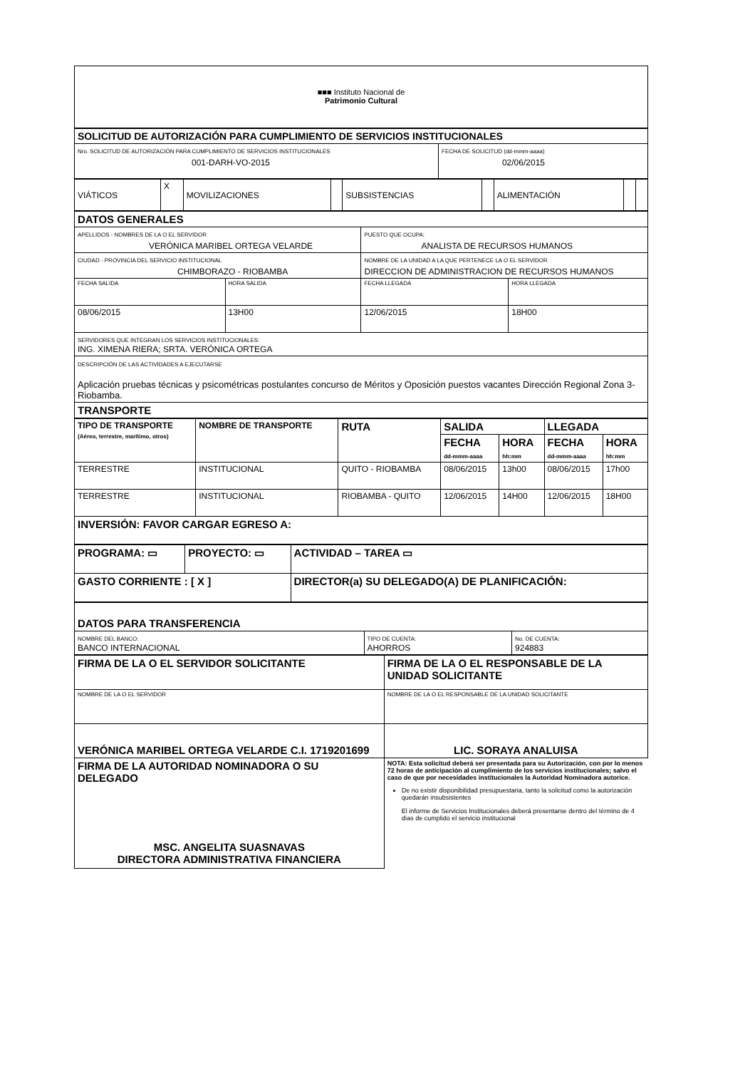■■■ Instituto Nacional de
Patrimonio Cultural
| SOLICITUD DE AUTORIZACIÓN PARA CUMPLIMIENTO DE SERVICIOS INSTITUCIONALES | |
| Nro. SOLICITUD DE AUTORIZACIÓN PARA CUMPLIMIENTO DE SERVICIOS INSTITUCIONALES 001-DARH-VO-2015 | FECHA DE SOLICITUD (dd-mmm-aaaa) 02/06/2015 |
| VIÁTICOS | X | MOVILIZACIONES | | SUBSISTENCIAS | | ALIMENTACIÓN | | |
| DATOS GENERALES | | | |
| APELLIDOS - NOMBRES DE LA O EL SERVIDOR VERÓNICA MARIBEL ORTEGA VELARDE | | PUESTO QUE OCUPA: ANALISTA DE RECURSOS HUMANOS | |
| CIUDAD - PROVINCIA DEL SERVICIO INSTITUCIONAL CHIMBORAZO - RIOBAMBA | | NOMBRE DE LA UNIDAD A LA QUE PERTENECE LA O EL SERVIDOR DIRECCION DE ADMINISTRACION DE RECURSOS HUMANOS | |
| FECHA SALIDA | HORA SALIDA | FECHA LLEGADA | HORA LLEGADA |
| 08/06/2015 | 13H00 | 12/06/2015 | 18H00 |
| SERVIDORES QUE INTEGRAN LOS SERVICIOS INSTITUCIONALES: ING. XIMENA RIERA; SRTA. VERÓNICA ORTEGA | | | |
| DESCRIPCIÓN DE LAS ACTIVIDADES A EJECUTARSE Aplicación pruebas técnicas y psicométricas postulantes concurso de Méritos y Oposición puestos vacantes Dirección Regional Zona 3- Riobamba. | | | |
| TRANSPORTE | | | |
| TIPO DE TRANSPORTE (Aéreo, terrestre, marítimo, otros) | NOMBRE DE TRANSPORTE | RUTA | SALIDA | | LLEGADA | |
| --- | --- | --- | --- | --- | --- | --- |
| | | | FECHA dd-mmm-aaaa | HORA hh:mm | FECHA dd-mmm-aaaa | HORA hh:mm |
| TERRESTRE | INSTITUCIONAL | QUITO - RIOBAMBA | 08/06/2015 | 13h00 | 08/06/2015 | 17h00 |
| TERRESTRE | INSTITUCIONAL | RIOBAMBA - QUITO | 12/06/2015 | 14H00 | 12/06/2015 | 18H00 |
| INVERSIÓN: FAVOR CARGAR EGRESO A: | | | | | | |
| PROGRAMA: ▭ | PROYECTO: ▭ | ACTIVIDAD – TAREA ▭ |
| GASTO CORRIENTE : [ X ] | | DIRECTOR(a) SU DELEGADO(A) DE PLANIFICACIÓN: |
| DATOS PARA TRANSFERENCIA | | |
| NOMBRE DEL BANCO: BANCO INTERNACIONAL | TIPO DE CUENTA: AHORROS | No. DE CUENTA: 924883 |
| FIRMA DE LA O EL SERVIDOR SOLICITANTE | FIRMA DE LA O EL RESPONSABLE DE LA UNIDAD SOLICITANTE |
| NOMBRE DE LA O EL SERVIDOR | NOMBRE DE LA O EL RESPONSABLE DE LA UNIDAD SOLICITANTE |
| VERÓNICA MARIBEL ORTEGA VELARDE C.I. 1719201699 | LIC. SORAYA ANALUISA |
| FIRMA DE LA AUTORIDAD NOMINADORA O SU DELEGADO MSC. ANGELITA SUASNAVAS DIRECTORA ADMINISTRATIVA FINANCIERA | NOTA: Esta solicitud deberá ser presentada para su Autorización, con por lo menos 72 horas de anticipación al cumplimiento de los servicios institucionales; salvo el caso de que por necesidades institucionales la Autoridad Nominadora autorice. De no existir disponibilidad presupuestaria, tanto la solicitud como la autorización quedarán insubsistentes El informe de Servicios Institucionales deberá presentarse dentro del término de 4 días de cumplido el servicio institucional |